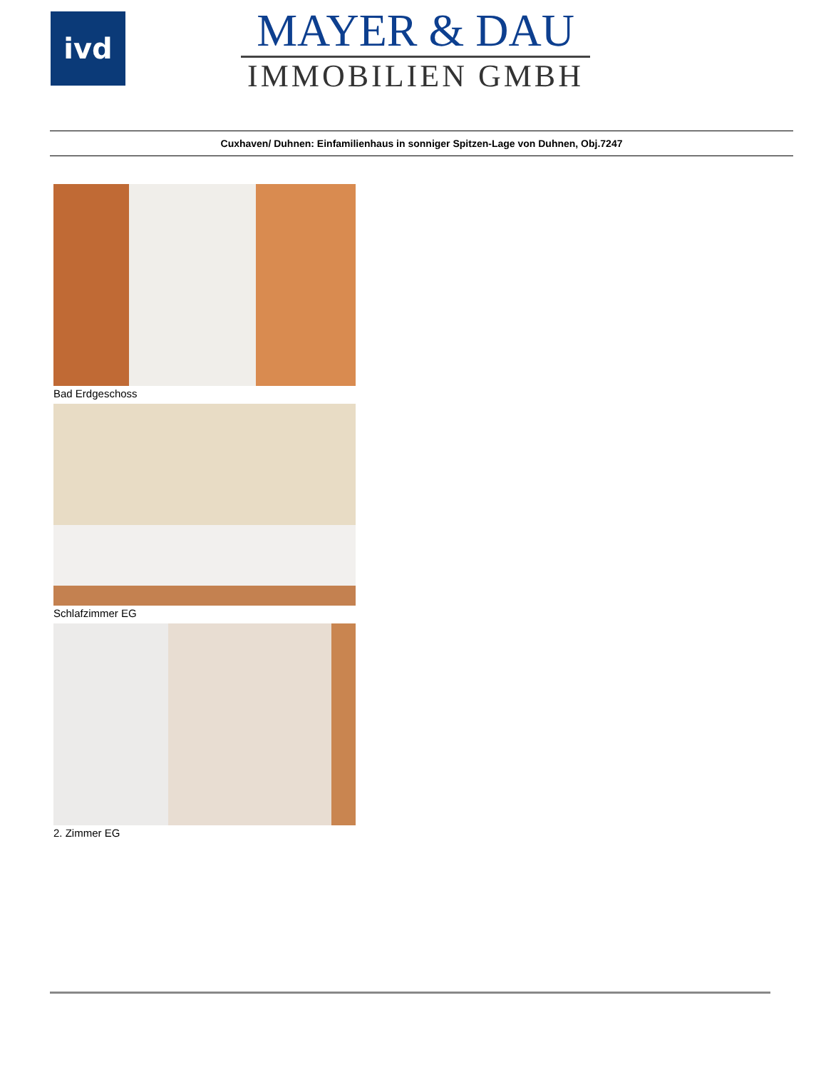ivd
MAYER & DAU
IMMOBILIEN GMBH
Cuxhaven/ Duhnen: Einfamilienhaus in sonniger Spitzen-Lage von Duhnen, Obj.7247
Bad Erdgeschoss
Schlafzimmer EG
2. Zimmer EG